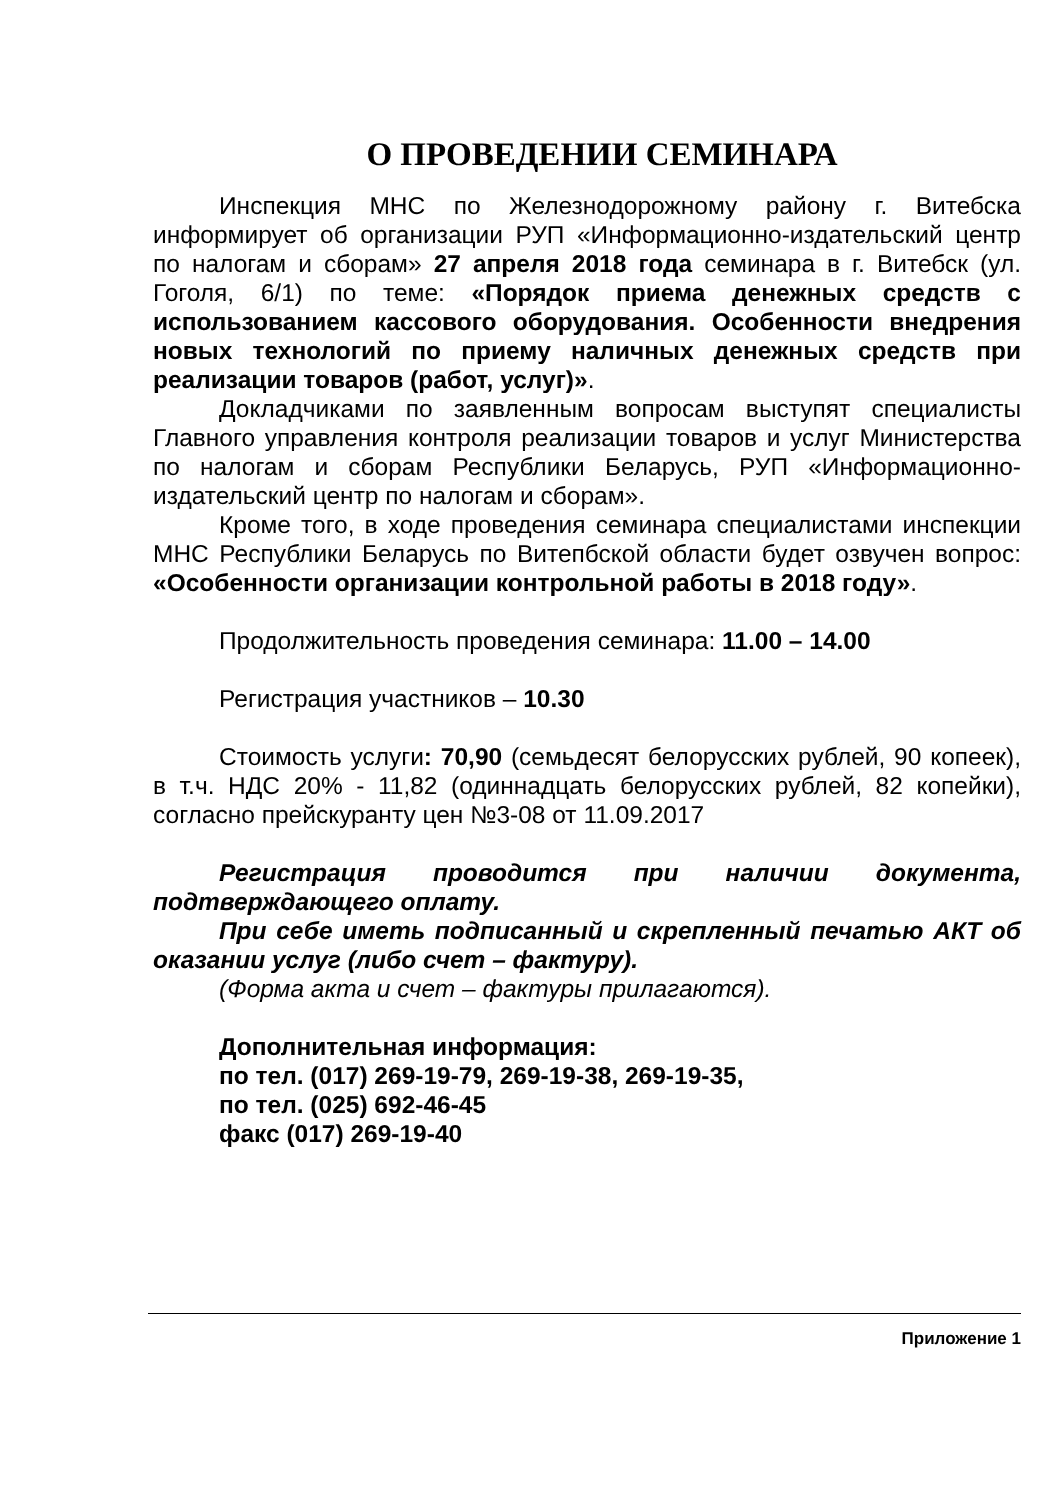О ПРОВЕДЕНИИ СЕМИНАРА
Инспекция МНС по Железнодорожному району г. Витебска информирует об организации РУП «Информационно-издательский центр по налогам и сборам» 27 апреля 2018 года семинара в г. Витебск (ул. Гоголя, 6/1) по теме: «Порядок приема денежных средств с использованием кассового оборудования. Особенности внедрения новых технологий по приему наличных денежных средств при реализации товаров (работ, услуг)».
Докладчиками по заявленным вопросам выступят специалисты Главного управления контроля реализации товаров и услуг Министерства по налогам и сборам Республики Беларусь, РУП «Информационно-издательский центр по налогам и сборам».
Кроме того, в ходе проведения семинара специалистами инспекции МНС Республики Беларусь по Витепбской области будет озвучен вопрос: «Особенности организации контрольной работы в 2018 году».
Продолжительность проведения семинара: 11.00 – 14.00
Регистрация участников – 10.30
Стоимость услуги: 70,90 (семьдесят белорусских рублей, 90 копеек), в т.ч. НДС 20% - 11,82 (одиннадцать белорусских рублей, 82 копейки), согласно прейскуранту цен №3-08 от 11.09.2017
Регистрация проводится при наличии документа, подтверждающего оплату.
При себе иметь подписанный и скрепленный печатью АКТ об оказании услуг (либо счет – фактуру).
(Форма акта и счет – фактуры прилагаются).
Дополнительная информация:
по тел. (017) 269-19-79, 269-19-38, 269-19-35,
по тел. (025) 692-46-45
факс (017) 269-19-40
Приложение 1